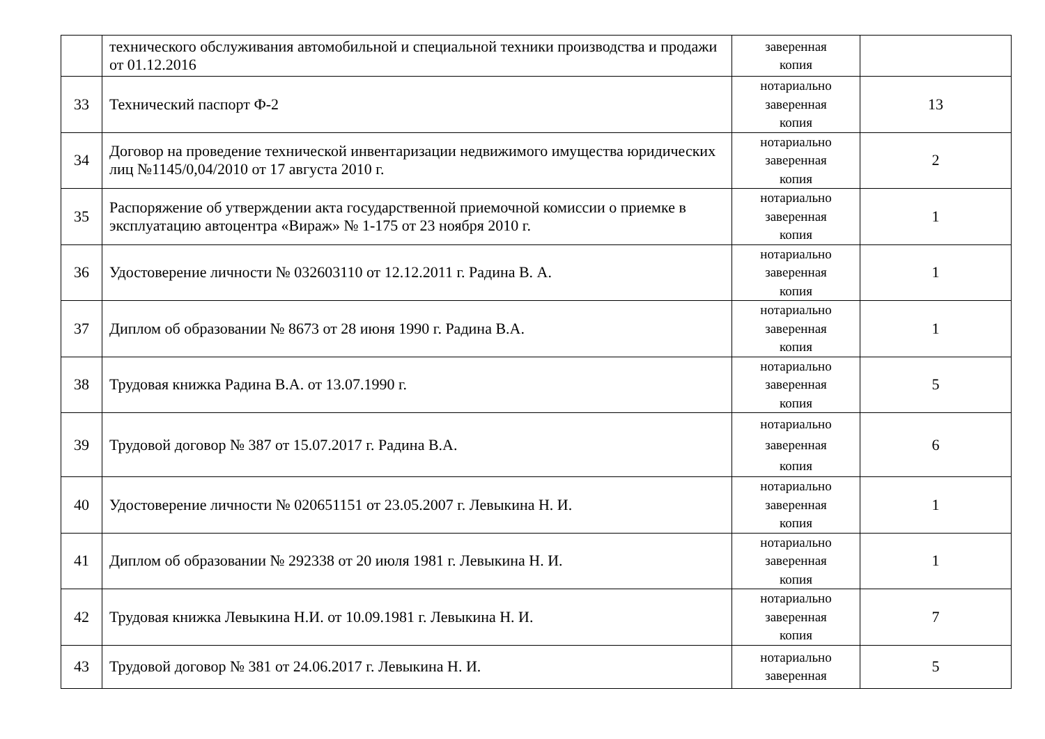| | технического обслуживания автомобильной и специальной техники производства и продажи от 01.12.2016 | заверенная копия | |
| 33 | Технический паспорт Ф-2 | нотариально заверенная копия | 13 |
| 34 | Договор на проведение технической инвентаризации недвижимого имущества юридических лиц №1145/0,04/2010 от 17 августа 2010 г. | нотариально заверенная копия | 2 |
| 35 | Распоряжение об утверждении акта государственной приемочной комиссии о приемке в эксплуатацию автоцентра «Вираж» № 1-175 от 23 ноября 2010 г. | нотариально заверенная копия | 1 |
| 36 | Удостоверение личности № 032603110 от 12.12.2011 г. Радина В. А. | нотариально заверенная копия | 1 |
| 37 | Диплом об образовании № 8673 от 28 июня 1990 г. Радина В.А. | нотариально заверенная копия | 1 |
| 38 | Трудовая книжка Радина В.А. от 13.07.1990 г. | нотариально заверенная копия | 5 |
| 39 | Трудовой договор № 387 от 15.07.2017 г. Радина В.А. | нотариально заверенная копия | 6 |
| 40 | Удостоверение личности № 020651151 от 23.05.2007 г. Левыкина Н. И. | нотариально заверенная копия | 1 |
| 41 | Диплом об образовании № 292338 от 20 июля 1981 г. Левыкина Н. И. | нотариально заверенная копия | 1 |
| 42 | Трудовая книжка Левыкина Н.И. от 10.09.1981 г. Левыкина Н. И. | нотариально заверенная копия | 7 |
| 43 | Трудовой договор № 381 от 24.06.2017 г. Левыкина Н. И. | нотариально заверенная | 5 |